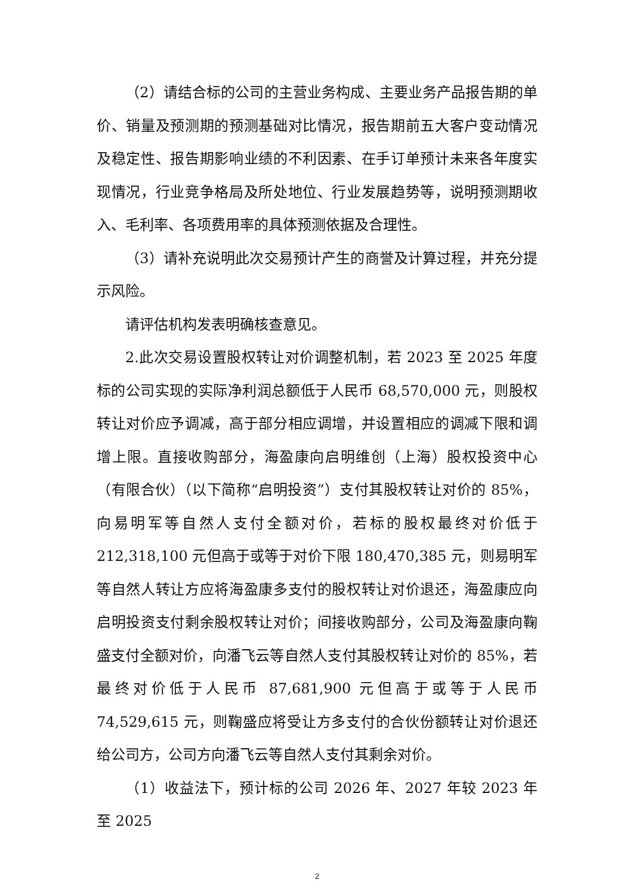（2）请结合标的公司的主营业务构成、主要业务产品报告期的单价、销量及预测期的预测基础对比情况，报告期前五大客户变动情况及稳定性、报告期影响业绩的不利因素、在手订单预计未来各年度实现情况，行业竞争格局及所处地位、行业发展趋势等，说明预测期收入、毛利率、各项费用率的具体预测依据及合理性。
（3）请补充说明此次交易预计产生的商誉及计算过程，并充分提示风险。
请评估机构发表明确核查意见。
2.此次交易设置股权转让对价调整机制，若 2023 至 2025 年度标的公司实现的实际净利润总额低于人民币 68,570,000 元，则股权转让对价应予调减，高于部分相应调增，并设置相应的调减下限和调增上限。直接收购部分，海盈康向启明维创（上海）股权投资中心（有限合伙）（以下简称“启明投资”）支付其股权转让对价的 85%，向易明军等自然人支付全额对价，若标的股权最终对价低于 212,318,100 元但高于或等于对价下限 180,470,385 元，则易明军等自然人转让方应将海盈康多支付的股权转让对价退还，海盈康应向启明投资支付剩余股权转让对价；间接收购部分，公司及海盈康向鞠盛支付全额对价，向潘飞云等自然人支付其股权转让对价的 85%，若最终对价低于人民币 87,681,900 元但高于或等于人民币 74,529,615 元，则鞠盛应将受让方多支付的合伙份额转让对价退还给公司方，公司方向潘飞云等自然人支付其剩余对价。
（1）收益法下，预计标的公司 2026 年、2027 年较 2023 年至 2025
2